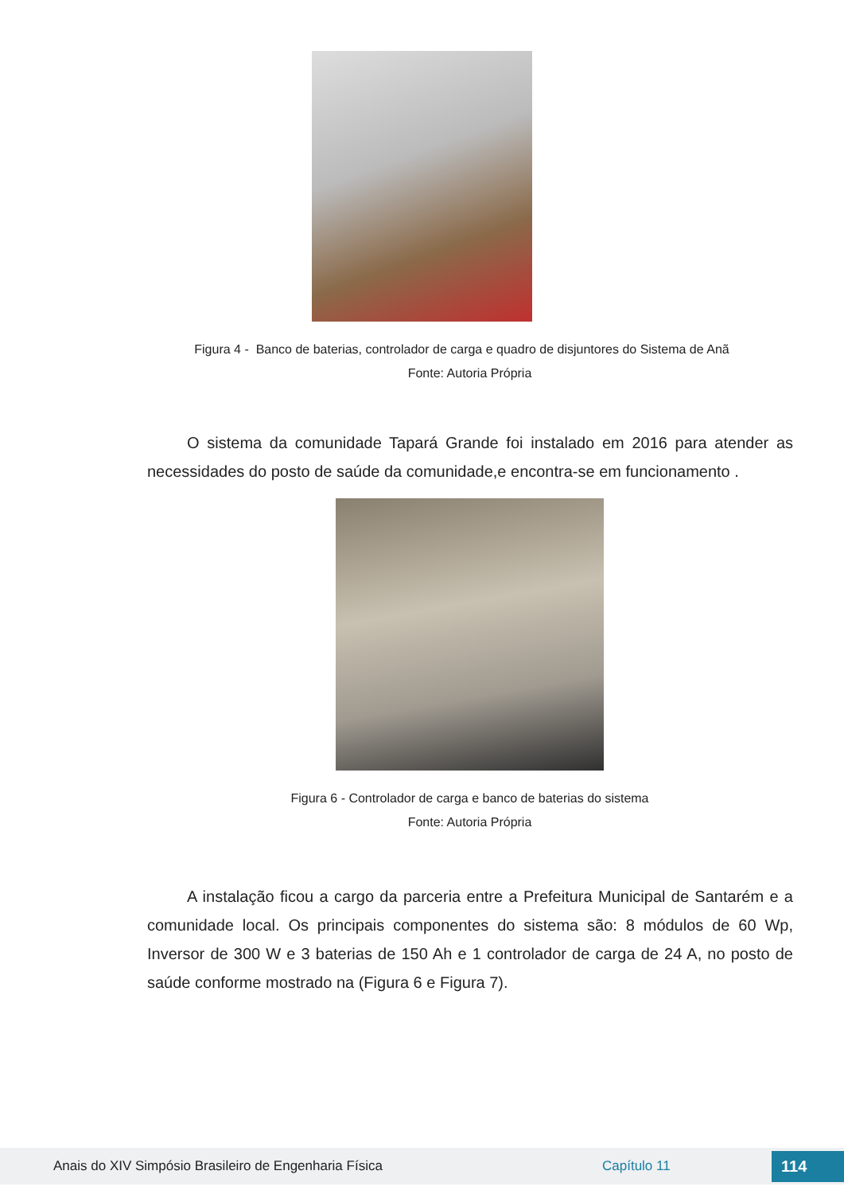Figura 4 - Banco de baterias, controlador de carga e quadro de disjuntores do Sistema de Anã
Fonte: Autoria Própria
O sistema da comunidade Tapará Grande foi instalado em 2016 para atender as necessidades do posto de saúde da comunidade,e encontra-se em funcionamento .
Figura 6 - Controlador de carga e banco de baterias do sistema
Fonte: Autoria Própria
A instalação ficou a cargo da parceria entre a Prefeitura Municipal de Santarém e a comunidade local. Os principais componentes do sistema são: 8 módulos de 60 Wp, Inversor de 300 W e 3 baterias de 150 Ah e 1 controlador de carga de 24 A, no posto de saúde conforme mostrado na (Figura 6 e Figura 7).
Anais do XIV Simpósio Brasileiro de Engenharia Física Capítulo 11 114